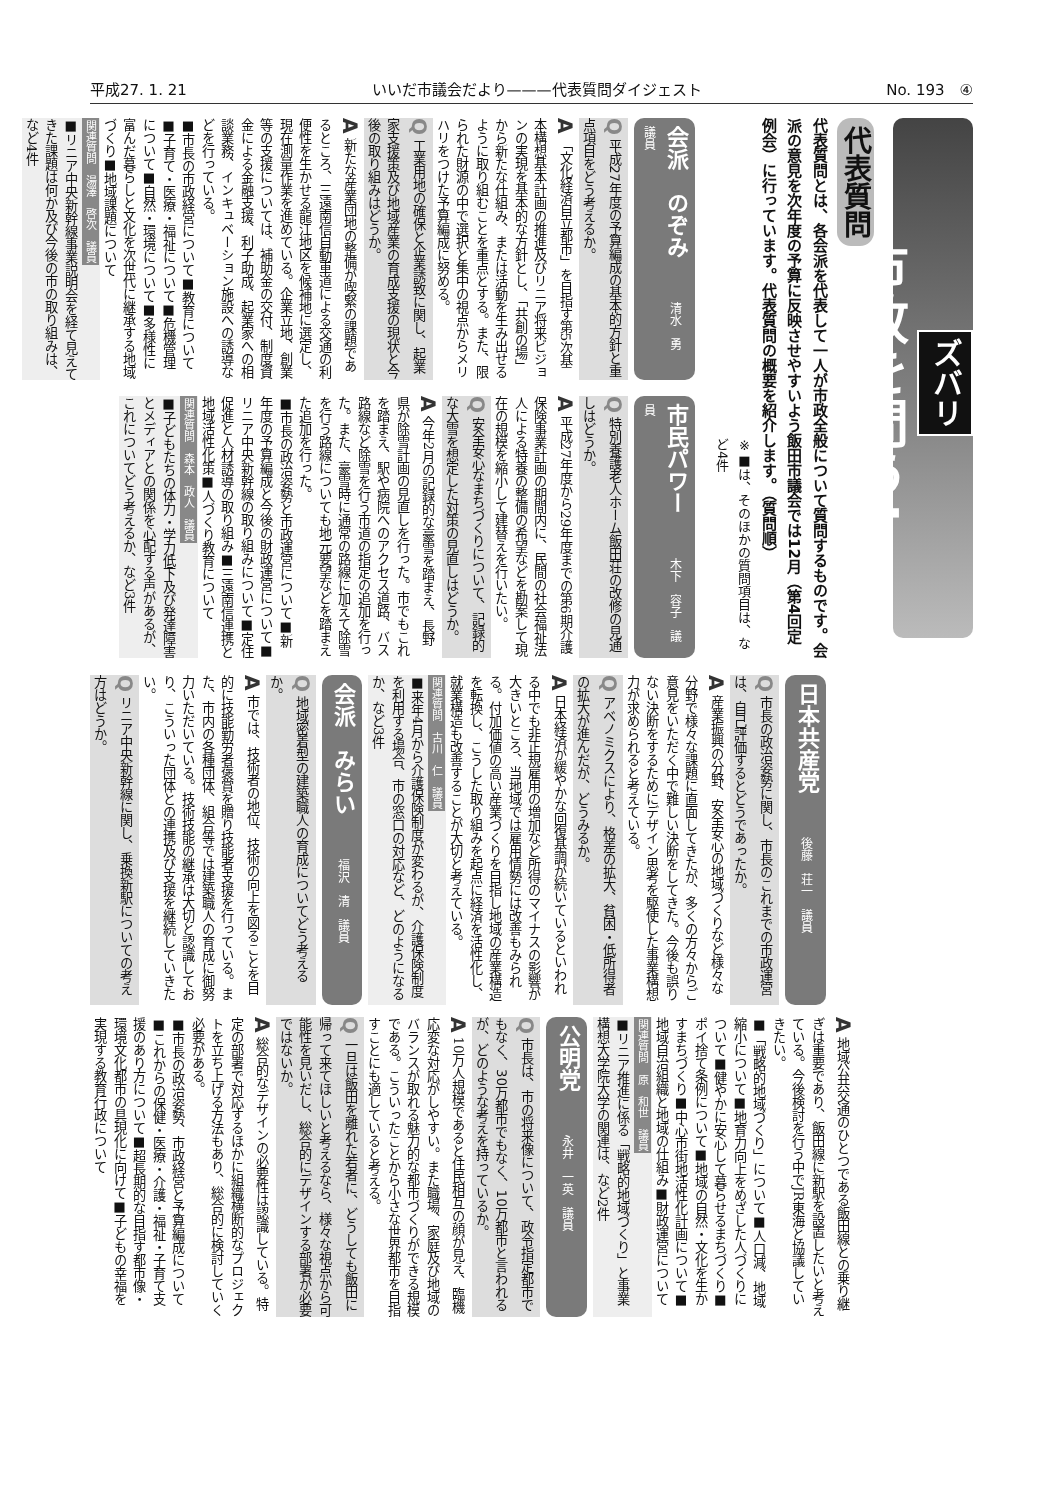平成27. 1. 21 いいだ市議会だより———代表質問ダイジェスト No. 193　④
ズバリ
市政を問う!
代表質問
代表質問とは、各会派を代表して一人が市政全般について質問するものです。会派の意見を次年度の予算に反映させやすいよう飯田市議会では12月（第4回定例会）に行っています。代表質問の概要を紹介します。（質問順）
※■は、そのほかの質問項目は、など4件
会派　のぞみ 清水　勇　議員
Q 平成27年度の予算編成の基本的方針と重点項目をどう考えるか。
A 「文化経済自立都市」を目指す第5次基本構想基本計画の推進及びリニア将来ビジョンの実現を基本的な方針とし、「共創の場」から新たな仕組み、または活動を生み出せるように取り組むことを重点とする。また、限られた財源の中で選択と集中の視点からメリハリをつけた予算編成に努める。
Q 工業用地の確保と企業誘致に関し、起業家支援策及び地域産業の育成支援の現状と今後の取り組みはどうか。
A 新たな産業団地の整備が喫緊の課題であるところ、三遠南信自動車道による交通の利便性を生かせる龍江地区を候補地に選定し、現在測量作業を進めている。企業立地、創業等の支援については、補助金の交付、制度資金による金融支援、利子助成、起業家への相談業務、インキュベーション施設への誘導などを行っている。
■市長の市政経営について■教育について■子育て・医療・福祉について■危機管理について■自然・環境について■多様性に富んだ暮らしと文化を次世代に継承する地域づくり■地域課題について
関連質問　湯澤　啓次　議員
■リニア中央新幹線事業説明会を経て見えてきた課題は何か及び今後の市の取り組みは、など4件
市民パワー 木下　容子　議員
Q 特別養護老人ホーム飯田荘の改修の見通しはどうか。
A 平成27年度から29年度までの第6期介護保険事業計画の期間内に、民間の社会福祉法人による特養の整備の希望などを勘案して現在の規模を縮小して建替えを行いたい。
Q 安全安心なまちづくりについて、記録的な大雪を想定した対策の見直しはどうか。
A 今年2月の記録的な豪雪を踏まえ、長野県が除雪計画の見直しを行った。市でもこれを踏まえ、駅や病院へのアクセス道路、バス路線など除雪を行う市道の指定の追加を行った。また、豪雪時に通常の路線に加えて除雪を行う路線についても地元要望などを踏まえた追加を行った。
■市長の政治姿勢と市政運営について■新年度の予算編成と今後の財政運営について■リニア中央新幹線の取り組みについて■定住促進と人材誘導の取り組み■三遠南信連携と地域活性化策■人づくり教育について
関連質問　森本　政人　議員
■子どもたちの体力・学力低下及び発達障害とメディアとの関係を心配する声があるが、これについてどう考えるか、など3件
日本共産党 後藤　荘一　議員
Q 市長の政治姿勢に関し、市長のこれまでの市政運営は、自己評価するとどうであったか。
A 産業振興の分野、安全安心の地域づくりなど様々な分野で様々な課題に直面してきたが、多くの方々からご意見をいただく中で難しい決断をしてきた。今後も誤りない決断をするためにデザイン思考を駆使した事業構想力が求められると考えている。
Q アベノミクスにより、格差の拡大、貧困・低所得者の拡大が進んだが、どうみるか。
A 日本経済が緩やかな回復基調が続いているといわれる中でも非正規雇用の増加など所得のマイナスの影響が大きいところ、当地域では雇用情勢には改善もみられる。付加価値の高い産業づくりを目指し地域の産業構造を転換し、こうした取り組みを起点に経済を活性化し、就業構造も改善することが大切と考えている。
関連質問　古川　仁　議員
■来年4月から介護保険制度が変わるが、介護保険制度を利用する場合、市の窓口の対応など、どのようになるか、など3件
会派　みらい 福沢　清　議員
Q 地域密着型の建築職人の育成についてどう考えるか。
A 市では、技術者の地位、技術の向上を図ることを目的に技能勤労者褒賞を贈り技能者支援を行っている。また、市内の各種団体、組合等では建築職人の育成に御努力いただいている。技術技能の継承は大切と認識しており、こういった団体との連携及び支援を継続していきたい。
Q リニア中央新幹線に関し、乗換新駅についての考え方はどうか。
A 地域公共交通のひとつである飯田線との乗り継ぎは重要であり、飯田線に新駅を設置したいと考えている。今後検討を行う中でJR東海と協議していきたい。
■「戦略的地域づくり」について■人口減、地域縮小について■地育力向上をめざした人づくりについて■健やかに安心して暮らせるまちづくり■ポイ捨て条例について■地域の自然・文化を生かすまちづくり■中心市街地活性化計画について■地域自治組織と地域の仕組み■財政運営について
関連質問　原　和世　議員
■リニア推進に係る「戦略的地域づくり」と事業構想大学院大学の関連は、など2件
公明党 永井　一英　議員
Q 市長は、市の将来像について、政令指定都市でもなく、30万都市でもなく、10万都市と言われるが、どのような考えを持っているか。
A 10万人規模であると住民相互の顔が見え、臨機応変な対応がしやすい。また職場、家庭及び地域のバランスが取れる魅力的な都市づくりができる規模である。こういったことから小さな世界都市を目指すことにも適していると考える。
Q 一旦は飯田を離れた若者に、どうしても飯田に帰って来てほしいと考えるなら、様々な視点から可能性を見いだし、総合的にデザインする部署が必要ではないか。
A 総合的なデザインの必要性は認識している。特定の部署で対応するほかに組織横断的なプロジェクトを立ち上げる方法もあり、総合的に検討していく必要がある。
■市長の政治姿勢、市政経営と予算編成について■これからの保健・医療・介護・福祉・子育て支援のあり方について■超長期的な目指す都市像・環境文化都市の具現化に向けて■子どもの幸福を実現する教育行政について